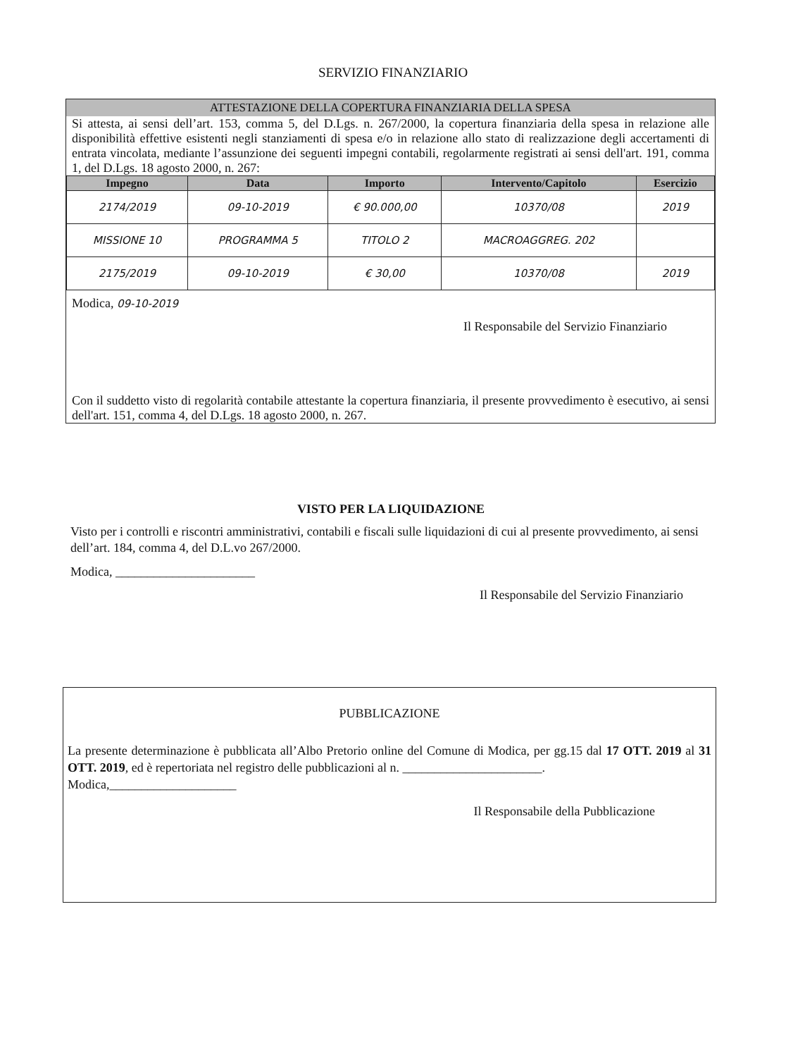SERVIZIO FINANZIARIO
ATTESTAZIONE DELLA COPERTURA FINANZIARIA DELLA SPESA
Si attesta, ai sensi dell’art. 153, comma 5, del D.Lgs. n. 267/2000, la copertura finanziaria della spesa in relazione alle disponibilità effettive esistenti negli stanziamenti di spesa e/o in relazione allo stato di realizzazione degli accertamenti di entrata vincolata, mediante l’assunzione dei seguenti impegni contabili, regolarmente registrati ai sensi dell'art. 191, comma 1, del D.Lgs. 18 agosto 2000, n. 267:
| Impegno | Data | Importo | Intervento/Capitolo | Esercizio |
| --- | --- | --- | --- | --- |
| 2174/2019 | 09-10-2019 | € 90.000,00 | 10370/08 | 2019 |
| MISSIONE 10 | PROGRAMMA 5 | TITOLO 2 | MACROAGGREG. 202 | |
| 2175/2019 | 09-10-2019 | € 30,00 | 10370/08 | 2019 |
Modica, 09-10-2019
Il Responsabile del Servizio Finanziario
Con il suddetto visto di regolarità contabile attestante la copertura finanziaria, il presente provvedimento è esecutivo, ai sensi dell'art. 151, comma 4, del D.Lgs. 18 agosto 2000, n. 267.
VISTO PER LA LIQUIDAZIONE
Visto per i controlli e riscontri amministrativi, contabili e fiscali sulle liquidazioni di cui al presente provvedimento, ai sensi dell’art. 184, comma 4, del D.L.vo 267/2000.
Modica, ______________________
Il Responsabile del Servizio Finanziario
PUBBLICAZIONE
La presente determinazione è pubblicata all’Albo Pretorio online del Comune di Modica, per gg.15 dal 17 OTT. 2019 al 31 OTT. 2019, ed è repertoriata nel registro delle pubblicazioni al n. ______________________.
Modica,____________________
Il Responsabile della Pubblicazione